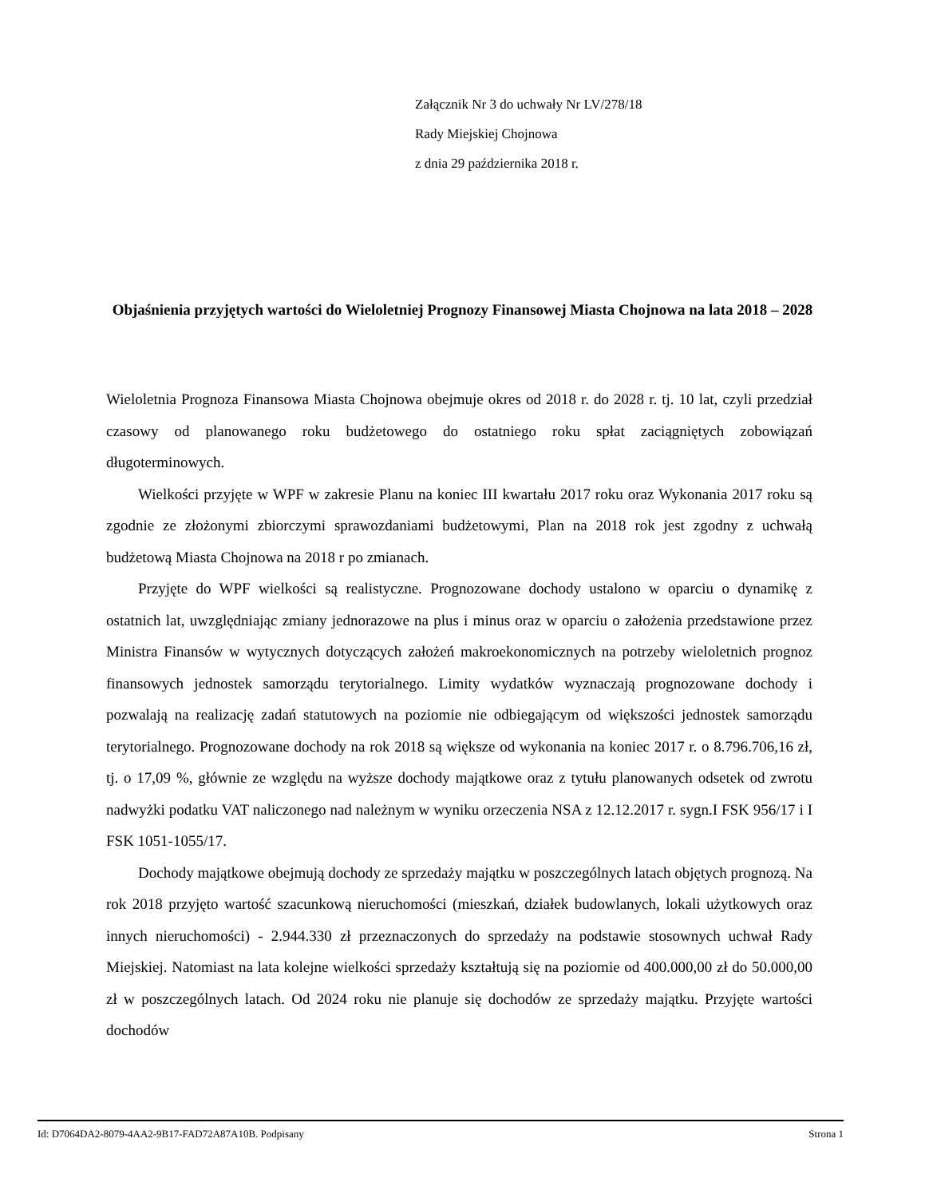Załącznik Nr 3 do uchwały Nr LV/278/18
Rady Miejskiej Chojnowa
z dnia 29 października 2018 r.
Objaśnienia przyjętych wartości do Wieloletniej Prognozy Finansowej Miasta Chojnowa na lata 2018 – 2028
Wieloletnia Prognoza Finansowa Miasta Chojnowa obejmuje okres od 2018 r. do 2028 r. tj. 10 lat, czyli przedział czasowy od planowanego roku budżetowego do ostatniego roku spłat zaciągniętych zobowiązań długoterminowych.
Wielkości przyjęte w WPF w zakresie Planu na koniec III kwartału 2017 roku oraz Wykonania 2017 roku są zgodnie ze złożonymi zbiorczymi sprawozdaniami budżetowymi, Plan na 2018 rok jest zgodny z uchwałą budżetową Miasta Chojnowa na 2018 r po zmianach.
Przyjęte do WPF wielkości są realistyczne. Prognozowane dochody ustalono w oparciu o dynamikę z ostatnich lat, uwzględniając zmiany jednorazowe na plus i minus oraz w oparciu o założenia przedstawione przez Ministra Finansów w wytycznych dotyczących założeń makroekonomicznych na potrzeby wieloletnich prognoz finansowych jednostek samorządu terytorialnego. Limity wydatków wyznaczają prognozowane dochody i pozwalają na realizację zadań statutowych na poziomie nie odbiegającym od większości jednostek samorządu terytorialnego. Prognozowane dochody na rok 2018 są większe od wykonania na koniec 2017 r. o 8.796.706,16 zł, tj. o 17,09 %, głównie ze względu na wyższe dochody majątkowe oraz z tytułu planowanych odsetek od zwrotu nadwyżki podatku VAT naliczonego nad należnym w wyniku orzeczenia NSA z 12.12.2017 r. sygn.I FSK 956/17 i I FSK 1051-1055/17.
Dochody majątkowe obejmują dochody ze sprzedaży majątku w poszczególnych latach objętych prognozą. Na rok 2018 przyjęto wartość szacunkową nieruchomości (mieszkań, działek budowlanych, lokali użytkowych oraz innych nieruchomości) - 2.944.330 zł przeznaczonych do sprzedaży na podstawie stosownych uchwał Rady Miejskiej. Natomiast na lata kolejne wielkości sprzedaży kształtują się na poziomie od 400.000,00 zł do 50.000,00 zł w poszczególnych latach. Od 2024 roku nie planuje się dochodów ze sprzedaży majątku. Przyjęte wartości dochodów
Id: D7064DA2-8079-4AA2-9B17-FAD72A87A10B. Podpisany Strona 1